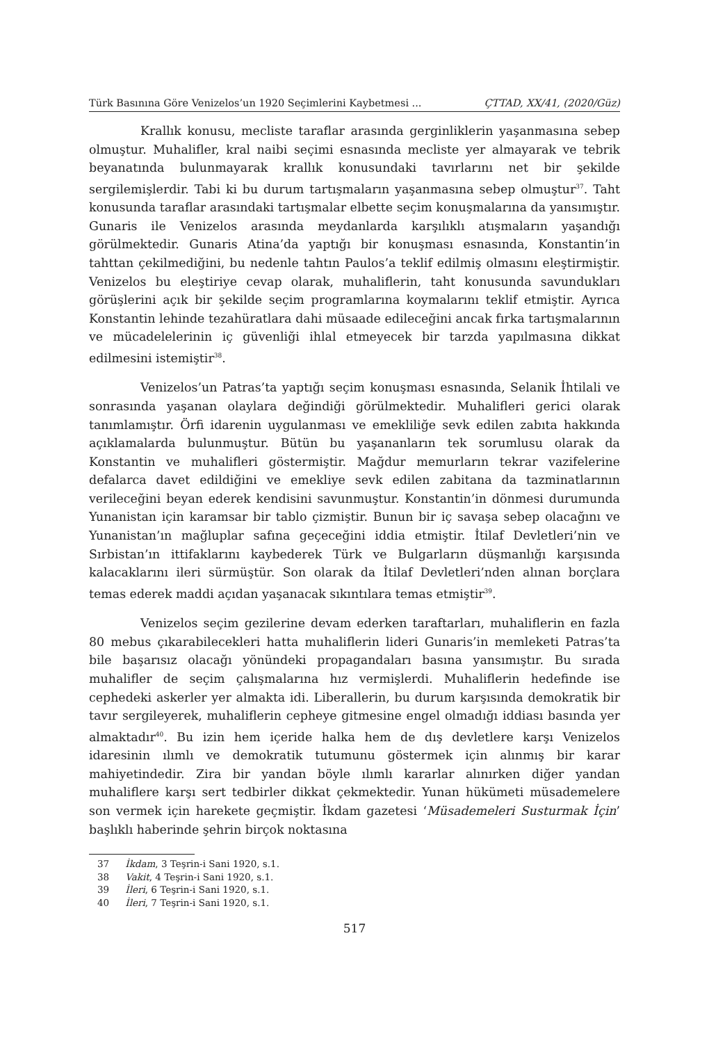Türk Basınına Göre Venizelos’un 1920 Seçimlerini Kaybetmesi ... ÇTTAD, XX/41, (2020/Güz)
Krallık konusu, mecliste taraflar arasında gerginliklerin yaşanmasına sebep olmuştur. Muhalifler, kral naibi seçimi esnasında mecliste yer almayarak ve tebrik beyanatında bulunmayarak krallık konusundaki tavırlarını net bir şekilde sergilemişlerdir. Tabi ki bu durum tartışmaların yaşanmasına sebep olmuştur<sup>37</sup>. Taht konusunda taraflar arasındaki tartışmalar elbette seçim konuşmalarına da yansımıştır. Gunaris ile Venizelos arasında meydanlarda karşılıklı atışmaların yaşandığı görülmektedir. Gunaris Atina’da yaptığı bir konuşması esnasında, Konstantin’in tahttan çekilmediğini, bu nedenle tahtın Paulos’a teklif edilmiş olmasını eleştirmiştir. Venizelos bu eleştiriye cevap olarak, muhaliflerin, taht konusunda savundukları görüşlerini açık bir şekilde seçim programlarına koymalarını teklif etmiştir. Ayrıca Konstantin lehinde tezahüratlara dahi müsaade edileceğini ancak fırka tartışmalarının ve mücadelelerinin iç güvenliği ihlal etmeyecek bir tarzda yapılmasına dikkat edilmesini istemiştir<sup>38</sup>.
Venizelos’un Patras’ta yaptığı seçim konuşması esnasında, Selanik İhtilali ve sonrasında yaşanan olaylara değindiği görülmektedir. Muhalifleri gerici olarak tanımlamıştır. Örfi idarenin uygulanması ve emekliliğe sevk edilen zabıta hakkında açıklamalarda bulunmuştur. Bütün bu yaşananların tek sorumlusu olarak da Konstantin ve muhalifleri göstermiştir. Mağdur memurların tekrar vazifelerine defalarca davet edildiğini ve emekliye sevk edilen zabitana da tazminatlarının verileceğini beyan ederek kendisini savunmuştur. Konstantin’in dönmesi durumunda Yunanistan için karamsar bir tablo çizmiştir. Bunun bir iç savaşa sebep olacağını ve Yunanistan’ın mağluplar safına geçeceğini iddia etmiştir. İtilaf Devletleri’nin ve Sırbistan’ın ittifaklarını kaybederek Türk ve Bulgarların düşmanlığı karşısında kalacaklarını ileri sürmüştür. Son olarak da İtilaf Devletleri’nden alınan borçlara temas ederek maddi açıdan yaşanacak sıkıntılara temas etmiştir<sup>39</sup>.
Venizelos seçim gezilerine devam ederken taraftarları, muhaliflerin en fazla 80 mebus çıkarabilecekleri hatta muhaliflerin lideri Gunaris’in memleketi Patras’ta bile başarısız olacağı yönündeki propagandaları basına yansımıştır. Bu sırada muhalifler de seçim çalışmalarına hız vermişlerdi. Muhaliflerin hedefinde ise cephedeki askerler yer almakta idi. Liberallerin, bu durum karşısında demokratik bir tavır sergileyerek, muhaliflerin cepheye gitmesine engel olmadığı iddiası basında yer almaktadır<sup>40</sup>. Bu izin hem içeride halka hem de dış devletlere karşı Venizelos idaresinin ılımlı ve demokratik tutumunu göstermek için alınmış bir karar mahiyetindedir. Zira bir yandan böyle ılımlı kararlar alınırken diğer yandan muhaliflere karşı sert tedbirler dikkat çekmektedir. Yunan hükümeti müsademelere son vermek için harekete geçmiştir. İkdam gazetesi ‘Müsademeleri Susturmak İçin’ başlıklı haberinde şehrin birçok noktasına
37 İkdam, 3 Teşrin-i Sani 1920, s.1.
38 Vakit, 4 Teşrin-i Sani 1920, s.1.
39 İleri, 6 Teşrin-i Sani 1920, s.1.
40 İleri, 7 Teşrin-i Sani 1920, s.1.
517